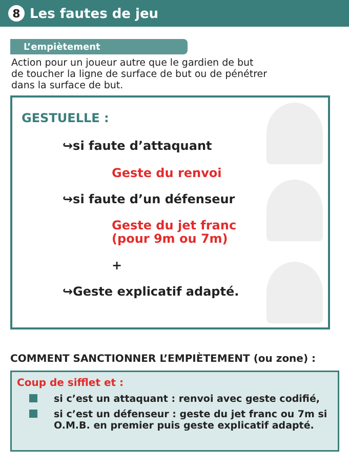8
Les fautes de jeu
L’empiètement
Action pour un joueur autre que le gardien de but
de toucher la ligne de surface de but ou de pénétrer
dans la surface de but.
GESTUELLE :
↪si faute d’attaquant
Geste du renvoi
↪si faute d’un défenseur
Geste du jet franc
(pour 9m ou 7m)
+
↪Geste explicatif adapté.
COMMENT SANCTIONNER L’EMPIÈTEMENT (ou zone) :
Coup de sifflet et :
si c’est un attaquant : renvoi avec geste codifié,
si c’est un défenseur : geste du jet franc ou 7m si O.M.B. en premier puis geste explicatif adapté.